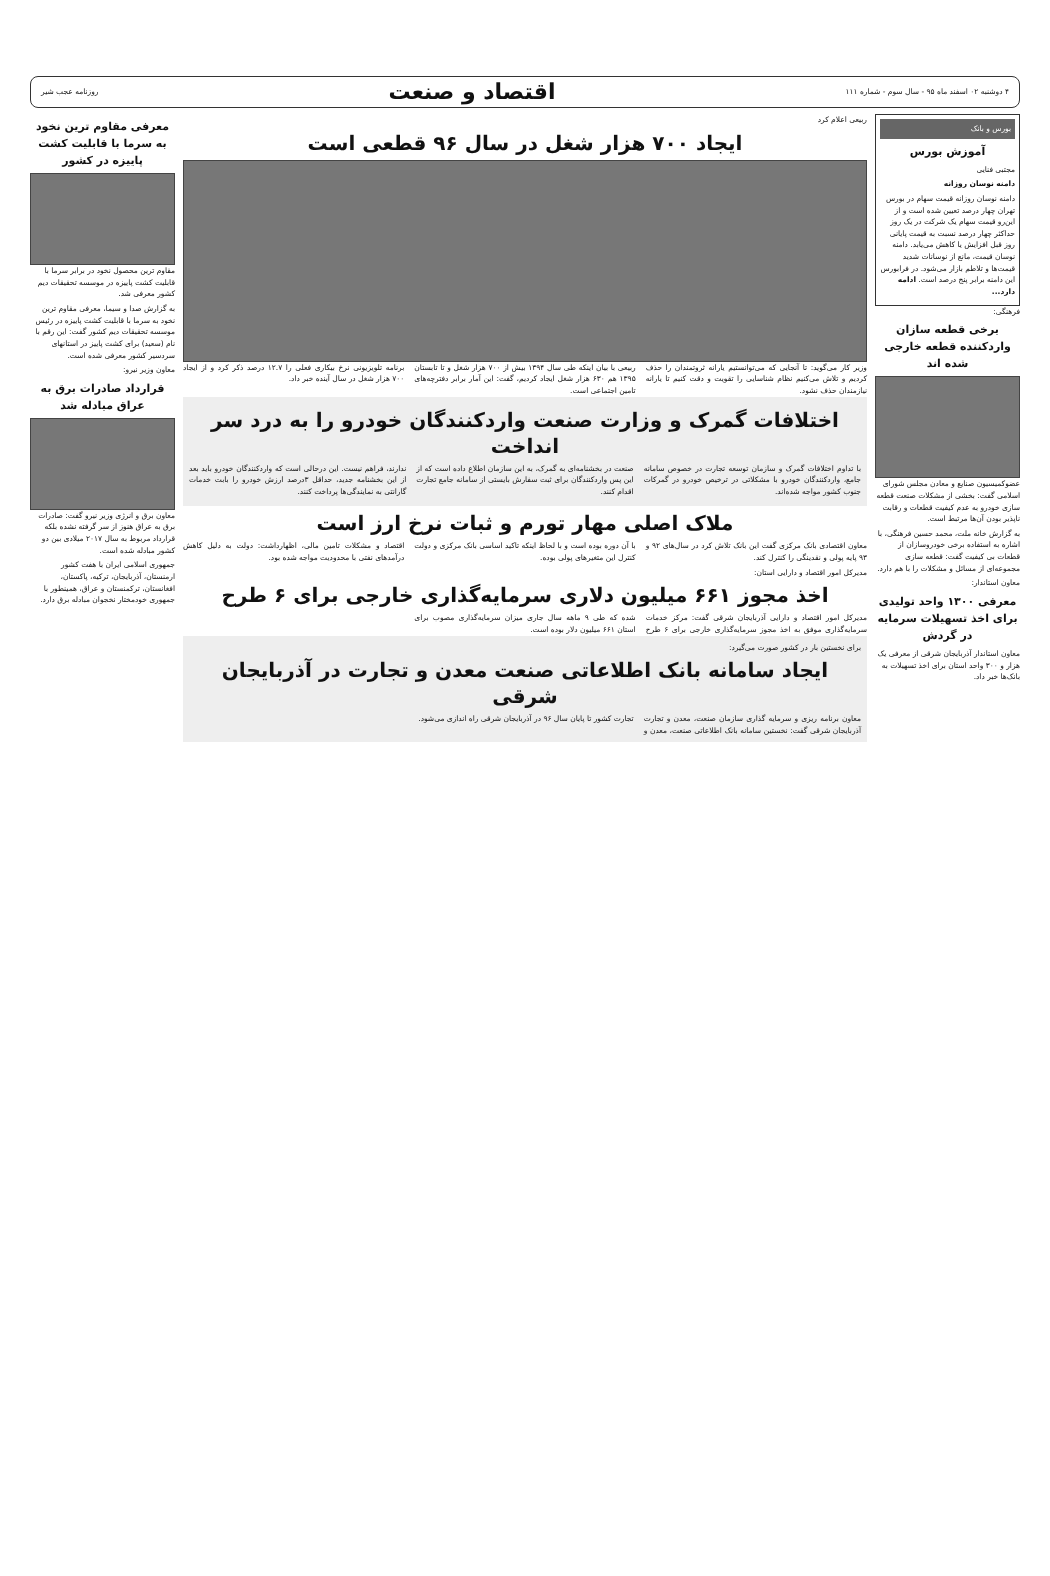۴ دوشنبه ۰۲ اسفند ماه ۹۵ - سال سوم - شماره ۱۱۱ اقتصاد و صنعت روزنامه عجب شیر
بورس و بانک
آموزش بورس
مجتبی فنایی
دامنه نوسان روزانه
دامنه نوسان روزانه قیمت سهام در بورس تهران چهار درصد تعیین شده است و از این‌رو قیمت سهام یک شرکت در یک روز حداکثر چهار درصد نسبت به قیمت پایانی روز قبل افزایش یا کاهش می‌یابد. دامنه نوسان قیمت، مانع از نوسانات شدید قیمت‌ها و تلاطم بازار می‌شود. در فرابورس این دامنه برابر پنج درصد است. ادامه دارد...
فرهنگی:
برخی قطعه سازان وارد‌کننده قطعه خارجی شده اند
عضوکمیسیون صنایع و معادن مجلس شورای اسلامی گفت: بخشی از مشکلات صنعت قطعه سازی خودرو به عدم کیفیت قطعات و رقابت ناپذیر بودن آن‌ها مرتبط است.
به گزارش خانه ملت، محمد حسین فرهنگی، با اشاره به استفاده برخی خودروسازان از قطعات بی کیفیت گفت: قطعه سازی مجموعه‌ای از مسائل و مشکلات را با هم دارد.
معاون استاندار:
معرفی ۱۳۰۰ واحد تولیدی برای اخذ تسهیلات سرمایه در گردش
معاون استاندار آذربایجان شرقی از معرفی یک هزار و ۳۰۰ واحد استان برای اخذ تسهیلات به بانک‌ها خبر داد.
ربیعی اعلام کرد
ایجاد ۷۰۰ هزار شغل در سال ۹۶ قطعی است
وزیر کار می‌گوید: تا آنجایی که می‌توانستیم یارانه ثروتمندان را حذف کردیم و تلاش می‌کنیم نظام شناسایی را تقویت و دقت کنیم تا یارانه نیازمندان حذف نشود.
ربیعی با بیان اینکه طی سال ۱۳۹۴ بیش از ۷۰۰ هزار شغل و تا تابستان ۱۳۹۵ هم ۶۳۰ هزار شغل ایجاد کردیم، گفت: این آمار برابر دفترچه‌های تامین اجتماعی است.
برنامه تلویزیونی نرخ بیکاری فعلی را ۱۲.۷ درصد ذکر کرد و از ایجاد ۷۰۰ هزار شغل در سال آینده خبر داد.
اختلافات گمرک و وزارت صنعت واردکنندگان خودرو را به درد سر انداخت
با تداوم اختلافات گمرک و سازمان توسعه تجارت در خصوص سامانه جامع، واردکنندگان خودرو با مشکلاتی در ترخیص خودرو در گمرکات جنوب کشور مواجه شده‌اند.
صنعت در بخشنامه‌ای به گمرک، به این سازمان اطلاع داده است که از این پس واردکنندگان برای ثبت سفارش بایستی از سامانه جامع تجارت اقدام کنند.
ندارند، فراهم نیست. این درحالی است که واردکنندگان خودرو باید بعد از این بخشنامه جدید، حداقل ۳درصد ارزش خودرو را بابت خدمات گارانتی به نمایندگی‌ها پرداخت کنند.
ملاک اصلی مهار تورم و ثبات نرخ ارز است
معاون اقتصادی بانک مرکزی گفت این بانک تلاش کرد در سال‌های ۹۲ و ۹۳ پایه پولی و نقدینگی را کنترل کند.
با آن دوره بوده است و با لحاظ اینکه تاکید اساسی بانک مرکزی و دولت کنترل این متغیرهای پولی بوده.
اقتصاد و مشکلات تامین مالی، اظهارداشت: دولت به دلیل کاهش درآمدهای نفتی با محدودیت مواجه شده بود.
مدیرکل امور اقتصاد و دارایی استان:
اخذ مجوز ۶۶۱ میلیون دلاری سرمایه‌گذاری خارجی برای ۶ طرح
مدیرکل امور اقتصاد و دارایی آذربایجان شرقی گفت: مرکز خدمات سرمایه‌گذاری موفق به اخذ مجوز سرمایه‌گذاری خارجی برای ۶ طرح شده که طی ۹ ماهه سال جاری میزان سرمایه‌گذاری مصوب برای استان ۶۶۱ میلیون دلار بوده است.
برای نخستین بار در کشور صورت می‌گیرد:
ایجاد سامانه بانک اطلاعاتی صنعت معدن و تجارت در آذربایجان شرقی
معاون برنامه ریزی و سرمایه گذاری سازمان صنعت، معدن و تجارت آذربایجان شرقی گفت: نخستین سامانه بانک اطلاعاتی صنعت، معدن و تجارت کشور تا پایان سال ۹۶ در آذربایجان شرقی راه اندازی می‌شود.
معرفی مقاوم ترین نخود به سرما با قابلیت کشت پاییزه در کشور
مقاوم ترین محصول نخود در برابر سرما با قابلیت کشت پاییزه در موسسه تحقیقات دیم کشور معرفی شد.
به گزارش صدا و سیما، معرفی مقاوم ترین نخود به سرما با قابلیت کشت پاییزه در رئیس موسسه تحقیقات دیم کشور گفت: این رقم با نام (سعید) برای کشت پاییز در استانهای سردسیر کشور معرفی شده است.
معاون وزیر نیرو:
قرارداد صادرات برق به عراق مبادله شد
معاون برق و انرژی وزیر نیرو گفت: صادرات برق به عراق هنوز از سر گرفته نشده بلکه قرارداد مربوط به سال ۲۰۱۷ میلادی بین دو کشور مبادله شده است.
جمهوری اسلامی ایران با هفت کشور ارمنستان، آذربایجان، ترکیه، پاکستان، افغانستان، ترکمنستان و عراق، همینطور با جمهوری خودمختار نخجوان مبادله برق دارد.